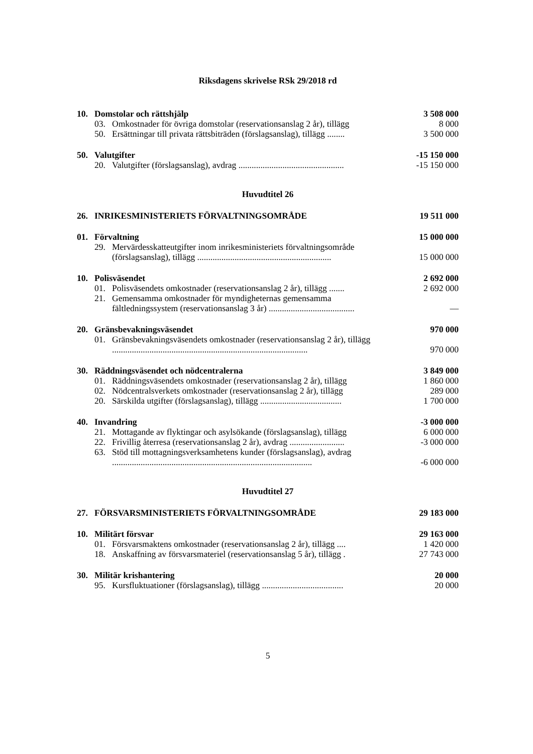Riksdagens skrivelse RSk 29/2018 rd
| 10. | Domstolar och rättshjälp | | 3 508 000 |
| | 03. | Omkostnader för övriga domstolar (reservationsanslag 2 år), tillägg | 8 000 |
| | 50. | Ersättningar till privata rättsbiträden (förslagsanslag), tillägg ........ | 3 500 000 |
| 50. | Valutgifter | | -15 150 000 |
| | 20. | Valutgifter (förslagsanslag), avdrag ................................................ | -15 150 000 |
Huvudtitel 26
| 26. | INRIKESMINISTERIETS FÖRVALTNINGSOMRÅDE | | 19 511 000 |
| 01. | Förvaltning | | 15 000 000 |
| | 29. | Mervärdesskatteutgifter inom inrikesministeriets förvaltningsområde (förslagsanslag), tillägg ............................................................. | 15 000 000 |
| 10. | Polisväsendet | | 2 692 000 |
| | 01. | Polisväsendets omkostnader (reservationsanslag 2 år), tillägg ....... | 2 692 000 |
| | 21. | Gemensamma omkostnader för myndigheternas gemensamma fältledningssystem (reservationsanslag 3 år) ....................................... | — |
| 20. | Gränsbevakningsväsendet | | 970 000 |
| | 01. | Gränsbevakningsväsendets omkostnader (reservationsanslag 2 år), tillägg ......................................................................................... | 970 000 |
| 30. | Räddningsväsendet och nödcentralerna | | 3 849 000 |
| | 01. | Räddningsväsendets omkostnader (reservationsanslag 2 år), tillägg | 1 860 000 |
| | 02. | Nödcentralsverkets omkostnader (reservationsanslag 2 år), tillägg | 289 000 |
| | 20. | Särskilda utgifter (förslagsanslag), tillägg ..................................... | 1 700 000 |
| 40. | Invandring | | -3 000 000 |
| | 21. | Mottagande av flyktingar och asylsökande (förslagsanslag), tillägg | 6 000 000 |
| | 22. | Frivillig återresa (reservationsanslag 2 år), avdrag ......................... | -3 000 000 |
| | 63. | Stöd till mottagningsverksamhetens kunder (förslagsanslag), avdrag ........................................................................................... | -6 000 000 |
Huvudtitel 27
| 27. | FÖRSVARSMINISTERIETS FÖRVALTNINGSOMRÅDE | | 29 183 000 |
| 10. | Militärt försvar | | 29 163 000 |
| | 01. | Försvarsmaktens omkostnader (reservationsanslag 2 år), tillägg .... | 1 420 000 |
| | 18. | Anskaffning av försvarsmateriel (reservationsanslag 5 år), tillägg . | 27 743 000 |
| 30. | Militär krishantering | | 20 000 |
| | 95. | Kursfluktuationer (förslagsanslag), tillägg ..................................... | 20 000 |
5